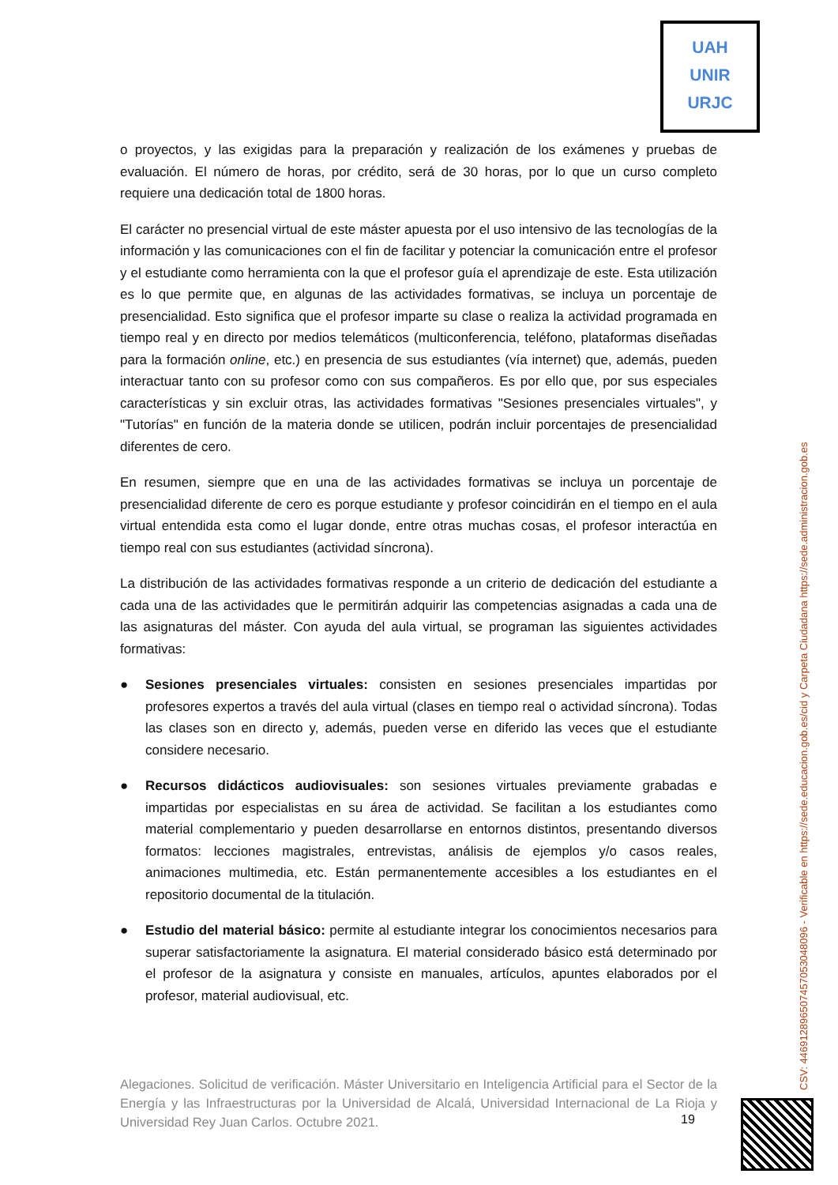UAH
UNIR
URJC
o proyectos, y las exigidas para la preparación y realización de los exámenes y pruebas de evaluación. El número de horas, por crédito, será de 30 horas, por lo que un curso completo requiere una dedicación total de 1800 horas.
El carácter no presencial virtual de este máster apuesta por el uso intensivo de las tecnologías de la información y las comunicaciones con el fin de facilitar y potenciar la comunicación entre el profesor y el estudiante como herramienta con la que el profesor guía el aprendizaje de este. Esta utilización es lo que permite que, en algunas de las actividades formativas, se incluya un porcentaje de presencialidad. Esto significa que el profesor imparte su clase o realiza la actividad programada en tiempo real y en directo por medios telemáticos (multiconferencia, teléfono, plataformas diseñadas para la formación online, etc.) en presencia de sus estudiantes (vía internet) que, además, pueden interactuar tanto con su profesor como con sus compañeros. Es por ello que, por sus especiales características y sin excluir otras, las actividades formativas "Sesiones presenciales virtuales", y "Tutorías" en función de la materia donde se utilicen, podrán incluir porcentajes de presencialidad diferentes de cero.
En resumen, siempre que en una de las actividades formativas se incluya un porcentaje de presencialidad diferente de cero es porque estudiante y profesor coincidirán en el tiempo en el aula virtual entendida esta como el lugar donde, entre otras muchas cosas, el profesor interactúa en tiempo real con sus estudiantes (actividad síncrona).
La distribución de las actividades formativas responde a un criterio de dedicación del estudiante a cada una de las actividades que le permitirán adquirir las competencias asignadas a cada una de las asignaturas del máster. Con ayuda del aula virtual, se programan las siguientes actividades formativas:
● Sesiones presenciales virtuales: consisten en sesiones presenciales impartidas por profesores expertos a través del aula virtual (clases en tiempo real o actividad síncrona). Todas las clases son en directo y, además, pueden verse en diferido las veces que el estudiante considere necesario.
● Recursos didácticos audiovisuales: son sesiones virtuales previamente grabadas e impartidas por especialistas en su área de actividad. Se facilitan a los estudiantes como material complementario y pueden desarrollarse en entornos distintos, presentando diversos formatos: lecciones magistrales, entrevistas, análisis de ejemplos y/o casos reales, animaciones multimedia, etc. Están permanentemente accesibles a los estudiantes en el repositorio documental de la titulación.
● Estudio del material básico: permite al estudiante integrar los conocimientos necesarios para superar satisfactoriamente la asignatura. El material considerado básico está determinado por el profesor de la asignatura y consiste en manuales, artículos, apuntes elaborados por el profesor, material audiovisual, etc.
Alegaciones. Solicitud de verificación. Máster Universitario en Inteligencia Artificial para el Sector de la Energía y las Infraestructuras por la Universidad de Alcalá, Universidad Internacional de La Rioja y Universidad Rey Juan Carlos. Octubre 2021.
19
CSV: 446912896507457053048096 - Verificable en https://sede.educacion.gob.es/cid y Carpeta Ciudadana https://sede.administracion.gob.es